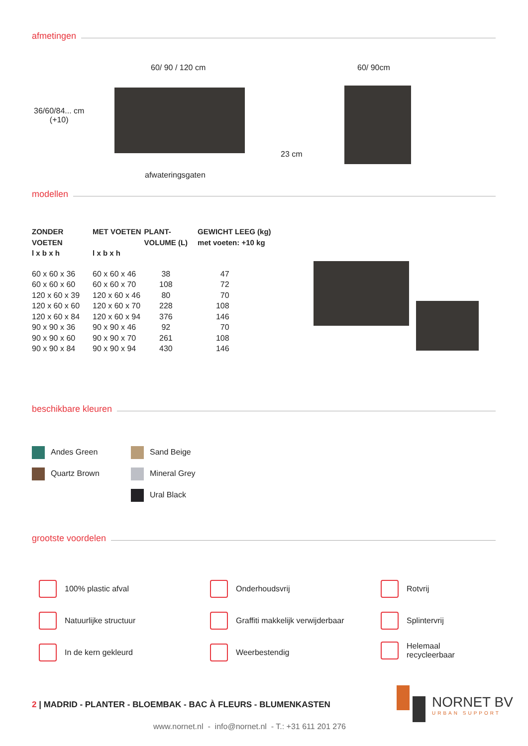afmetingen
60/ 90 / 120 cm 60/ 90cm
36/60/84... cm
(+10)
23 cm
afwateringsgaten
modellen
| ZONDER VOETEN l x b x h | MET VOETEN l x b x h | PLANT- VOLUME (L) | GEWICHT LEEG (kg) met voeten: +10 kg |
| --- | --- | --- | --- |
| 60 x 60 x 36 | 60 x 60 x 46 | 38 | 47 |
| 60 x 60 x 60 | 60 x 60 x 70 | 108 | 72 |
| 120 x 60 x 39 | 120 x 60 x 46 | 80 | 70 |
| 120 x 60 x 60 | 120 x 60 x 70 | 228 | 108 |
| 120 x 60 x 84 | 120 x 60 x 94 | 376 | 146 |
| 90 x 90 x 36 | 90 x 90 x 46 | 92 | 70 |
| 90 x 90 x 60 | 90 x 90 x 70 | 261 | 108 |
| 90 x 90 x 84 | 90 x 90 x 94 | 430 | 146 |
beschikbare kleuren
Andes Green
Quartz Brown
Sand Beige
Mineral Grey
Ural Black
grootste voordelen
100% plastic afval
Natuurlijke structuur
In de kern gekleurd
Onderhoudsvrij
Graffiti makkelijk verwijderbaar
Weerbestendig
Rotvrij
Splintervrij
Helemaal
recycleerbaar
2 | MADRID - PLANTER - BLOEMBAK - BAC À FLEURS - BLUMENKASTEN
NORNET BV
URBAN SUPPORT
www.nornet.nl - info@nornet.nl - T.: +31 611 201 276